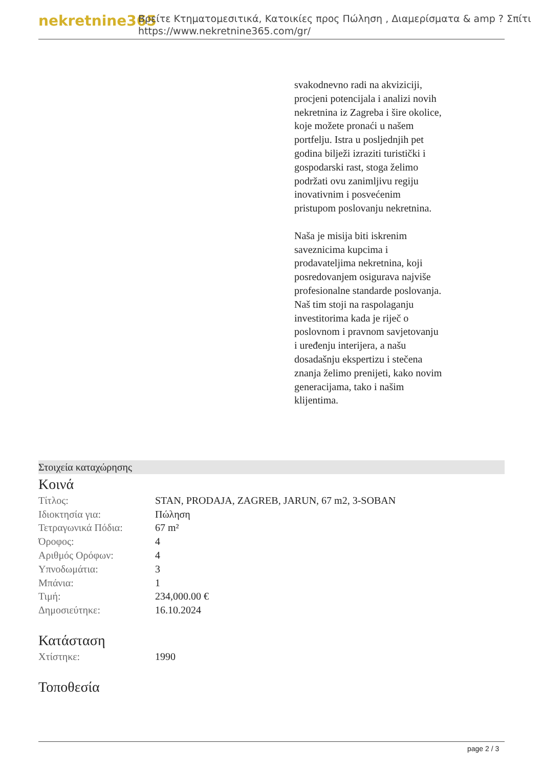nekretnine365
Βρείτε Κτηματομεσιτικά, Κατοικίες προς Πώληση , Διαμερίσματα & amp ? Σπίτι
https://www.nekretnine365.com/gr/
svakodnevno radi na akviziciji, procjeni potencijala i analizi novih nekretnina iz Zagreba i šire okolice, koje možete pronaći u našem portfelju. Istra u posljednjih pet godina bilježi izraziti turistički i gospodarski rast, stoga želimo podržati ovu zanimljivu regiju inovativnim i posvećenim pristupom poslovanju nekretnina.
Naša je misija biti iskrenim saveznicima kupcima i prodavateljima nekretnina, koji posredovanjem osigurava najviše profesionalne standarde poslovanja.
Naš tim stoji na raspolaganju investitorima kada je riječ o poslovnom i pravnom savjetovanju i uređenju interijera, a našu dosadašnju ekspertizu i stečena znanja želimo prenijeti, kako novim generacijama, tako i našim klijentima.
Στοιχεία καταχώρησης
Κοινά
| Τίτλος: | STAN, PRODAJA, ZAGREB, JARUN, 67 m2, 3-SOBAN |
| Ιδιοκτησία για: | Πώληση |
| Τετραγωνικά Πόδια: | 67 m² |
| Όροφος: | 4 |
| Αριθμός Ορόφων: | 4 |
| Υπνοδωμάτια: | 3 |
| Μπάνια: | 1 |
| Τιμή: | 234,000.00 € |
| Δημοσιεύτηκε: | 16.10.2024 |
Κατάσταση
| Χτίστηκε: | 1990 |
Τοποθεσία
page 2 / 3